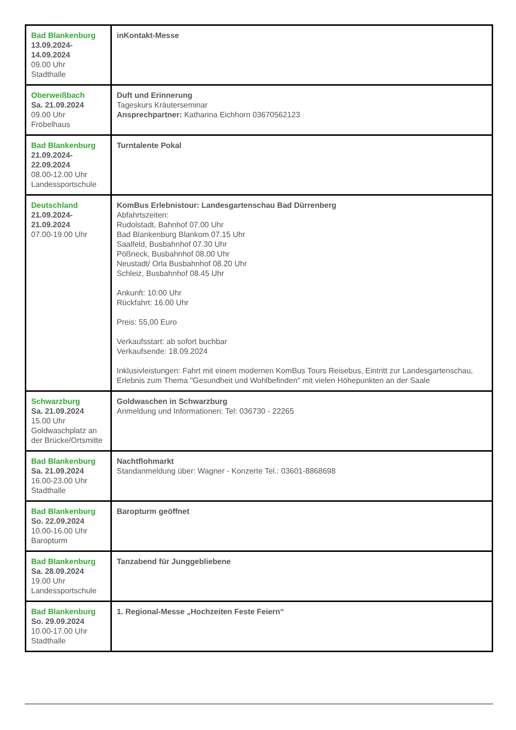| Bad Blankenburg 13.09.2024- 14.09.2024 09.00 Uhr Stadthalle | inKontakt-Messe |
| Oberweißbach Sa. 21.09.2024 09.00 Uhr Fröbelhaus | Duft und Erinnerung Tageskurs Kräuterseminar Ansprechpartner: Katharina Eichhorn 03670562123 |
| Bad Blankenburg 21.09.2024- 22.09.2024 08.00-12.00 Uhr Landessportschule | Turntalente Pokal |
| Deutschland 21.09.2024- 21.09.2024 07.00-19.00 Uhr | KomBus Erlebnistour: Landesgartenschau Bad Dürrenberg Abfahrtszeiten: Rudolstadt, Bahnhof 07.00 Uhr Bad Blankenburg Blankom 07.15 Uhr Saalfeld, Busbahnhof 07.30 Uhr Pößneck, Busbahnhof 08.00 Uhr Neustadt/ Orla Busbahnhof 08.20 Uhr Schleiz, Busbahnhof 08.45 Uhr Ankunft: 10:00 Uhr Rückfahrt: 16.00 Uhr Preis: 55,00 Euro Verkaufsstart: ab sofort buchbar Verkaufsende: 18.09.2024 Inklusivleistungen: Fahrt mit einem modernen KomBus Tours Reisebus, Eintritt zur Landesgartenschau, Erlebnis zum Thema "Gesundheit und Wohlbefinden" mit vielen Höhepunkten an der Saale |
| Schwarzburg Sa. 21.09.2024 15.00 Uhr Goldwaschplatz an der Brücke/Ortsmitte | Goldwaschen in Schwarzburg Anmeldung und Informationen: Tel: 036730 - 22265 |
| Bad Blankenburg Sa. 21.09.2024 16.00-23.00 Uhr Stadthalle | Nachtflohmarkt Standanmeldung über: Wagner - Konzerte Tel.: 03601-8868698 |
| Bad Blankenburg So. 22.09.2024 10.00-16.00 Uhr Baropturm | Baropturm geöffnet |
| Bad Blankenburg Sa. 28.09.2024 19.00 Uhr Landessportschule | Tanzabend für Junggebliebene |
| Bad Blankenburg So. 29.09.2024 10.00-17.00 Uhr Stadthalle | 1. Regional-Messe „Hochzeiten Feste Feiern“ |